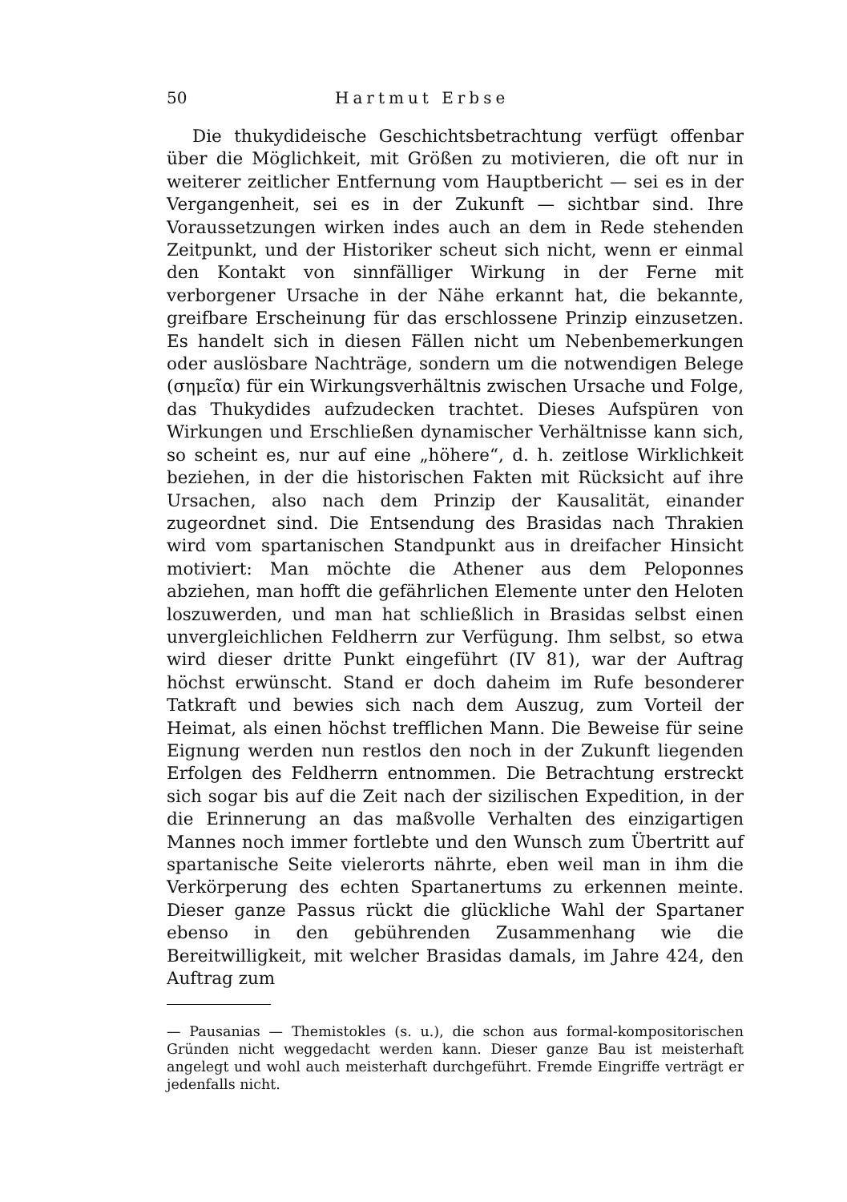50 Hartmut Erbse
Die thukydideische Geschichtsbetrachtung verfügt offenbar über die Möglichkeit, mit Größen zu motivieren, die oft nur in weiterer zeitlicher Entfernung vom Hauptbericht — sei es in der Vergangenheit, sei es in der Zukunft — sichtbar sind. Ihre Voraussetzungen wirken indes auch an dem in Rede stehenden Zeitpunkt, und der Historiker scheut sich nicht, wenn er einmal den Kontakt von sinnfälliger Wirkung in der Ferne mit verborgener Ursache in der Nähe erkannt hat, die bekannte, greifbare Erscheinung für das erschlossene Prinzip einzusetzen. Es handelt sich in diesen Fällen nicht um Nebenbemerkungen oder auslösbare Nachträge, sondern um die notwendigen Belege (σημεῖα) für ein Wirkungsverhältnis zwischen Ursache und Folge, das Thukydides aufzudecken trachtet. Dieses Aufspüren von Wirkungen und Erschließen dynamischer Verhältnisse kann sich, so scheint es, nur auf eine „höhere“, d. h. zeitlose Wirklichkeit beziehen, in der die historischen Fakten mit Rücksicht auf ihre Ursachen, also nach dem Prinzip der Kausalität, einander zugeordnet sind. Die Entsendung des Brasidas nach Thrakien wird vom spartanischen Standpunkt aus in dreifacher Hinsicht motiviert: Man möchte die Athener aus dem Peloponnes abziehen, man hofft die gefährlichen Elemente unter den Heloten loszuwerden, und man hat schließlich in Brasidas selbst einen unvergleichlichen Feldherrn zur Verfügung. Ihm selbst, so etwa wird dieser dritte Punkt eingeführt (IV 81), war der Auftrag höchst erwünscht. Stand er doch daheim im Rufe besonderer Tatkraft und bewies sich nach dem Auszug, zum Vorteil der Heimat, als einen höchst trefflichen Mann. Die Beweise für seine Eignung werden nun restlos den noch in der Zukunft liegenden Erfolgen des Feldherrn entnommen. Die Betrachtung erstreckt sich sogar bis auf die Zeit nach der sizilischen Expedition, in der die Erinnerung an das maßvolle Verhalten des einzigartigen Mannes noch immer fortlebte und den Wunsch zum Übertritt auf spartanische Seite vielerorts nährte, eben weil man in ihm die Verkörperung des echten Spartanertums zu erkennen meinte. Dieser ganze Passus rückt die glückliche Wahl der Spartaner ebenso in den gebührenden Zusammenhang wie die Bereitwilligkeit, mit welcher Brasidas damals, im Jahre 424, den Auftrag zum
— Pausanias — Themistokles (s. u.), die schon aus formal-kompositorischen Gründen nicht weggedacht werden kann. Dieser ganze Bau ist meisterhaft angelegt und wohl auch meisterhaft durchgeführt. Fremde Eingriffe verträgt er jedenfalls nicht.